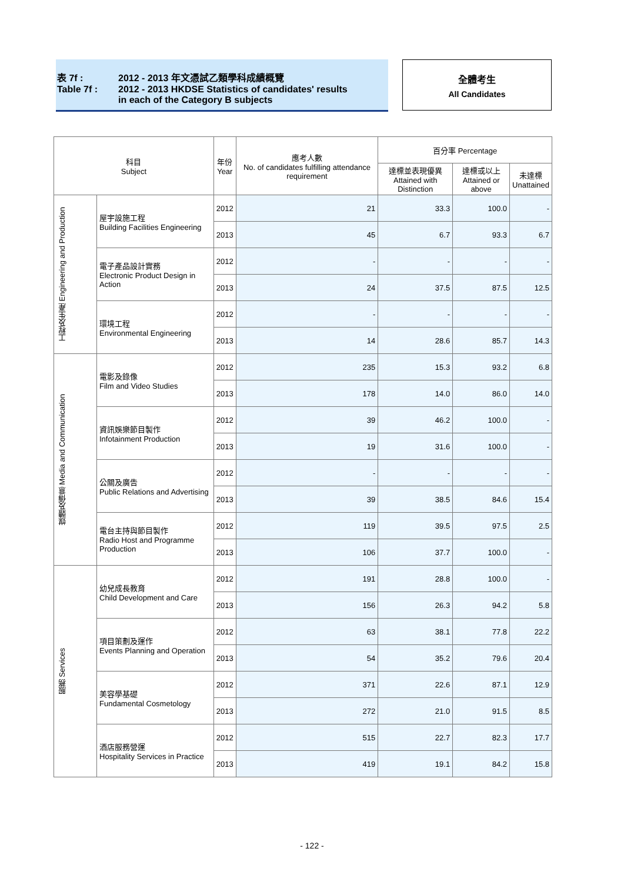| 表 7f : | 2012 - 2013 年文憑試乙類學科成績概覽 |
| Table 7f : | 2012 - 2013 HKDSE Statistics of candidates' results in each of the Category B subjects |
全體考生
All Candidates
| 科目 Subject | | 年份 Year | 應考人數 No. of candidates fulfilling attendance requirement | 百分率 Percentage | | |
| --- | --- | --- | --- | --- | --- | --- |
| | | | | 達標並表現優異 Attained with Distinction | 達標或以上 Attained or above | 未達標 Unattained |
| 工程及生產 Engineering and Production | 屋宇設施工程 Building Facilities Engineering | 2012 | 21 | 33.3 | 100.0 | - |
| | | 2013 | 45 | 6.7 | 93.3 | 6.7 |
| | 電子產品設計實務 Electronic Product Design in Action | 2012 | - | - | - | - |
| | | 2013 | 24 | 37.5 | 87.5 | 12.5 |
| | 環境工程 Environmental Engineering | 2012 | - | - | - | - |
| | | 2013 | 14 | 28.6 | 85.7 | 14.3 |
| 媒體及傳意 Media and Communication | 電影及錄像 Film and Video Studies | 2012 | 235 | 15.3 | 93.2 | 6.8 |
| | | 2013 | 178 | 14.0 | 86.0 | 14.0 |
| | 資訊娛樂節目製作 Infotainment Production | 2012 | 39 | 46.2 | 100.0 | - |
| | | 2013 | 19 | 31.6 | 100.0 | - |
| | 公關及廣告 Public Relations and Advertising | 2012 | - | - | - | - |
| | | 2013 | 39 | 38.5 | 84.6 | 15.4 |
| | 電台主持與節目製作 Radio Host and Programme Production | 2012 | 119 | 39.5 | 97.5 | 2.5 |
| | | 2013 | 106 | 37.7 | 100.0 | - |
| 服務 Services | 幼兒成長教育 Child Development and Care | 2012 | 191 | 28.8 | 100.0 | - |
| | | 2013 | 156 | 26.3 | 94.2 | 5.8 |
| | 項目策劃及運作 Events Planning and Operation | 2012 | 63 | 38.1 | 77.8 | 22.2 |
| | | 2013 | 54 | 35.2 | 79.6 | 20.4 |
| | 美容學基礎 Fundamental Cosmetology | 2012 | 371 | 22.6 | 87.1 | 12.9 |
| | | 2013 | 272 | 21.0 | 91.5 | 8.5 |
| | 酒店服務營運 Hospitality Services in Practice | 2012 | 515 | 22.7 | 82.3 | 17.7 |
| | | 2013 | 419 | 19.1 | 84.2 | 15.8 |
- 122 -